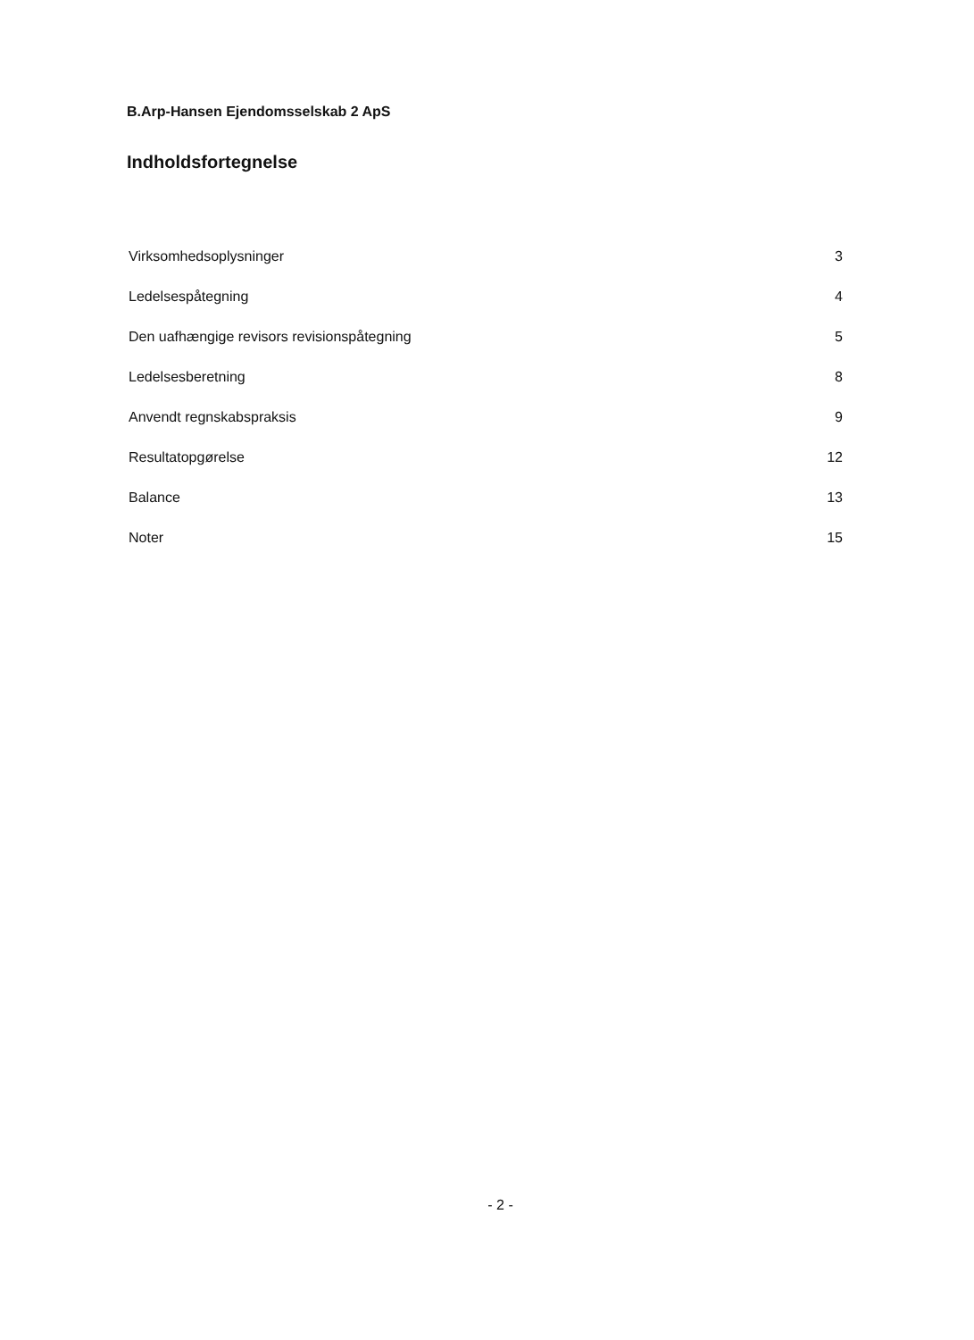B.Arp-Hansen Ejendomsselskab 2 ApS
Indholdsfortegnelse
Virksomhedsoplysninger 3
Ledelsespåtegning 4
Den uafhængige revisors revisionspåtegning 5
Ledelsesberetning 8
Anvendt regnskabspraksis 9
Resultatopgørelse 12
Balance 13
Noter 15
- 2 -